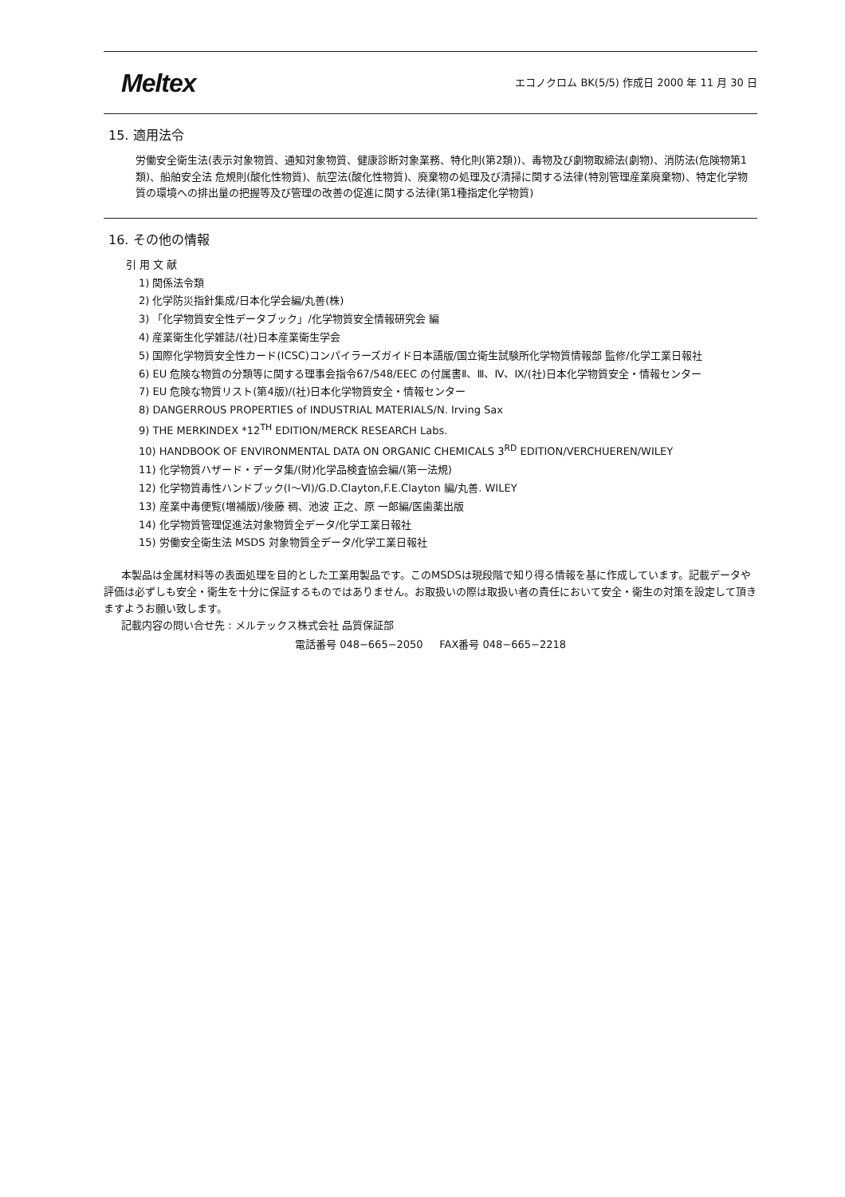Meltex エコノクロム BK(5/5) 作成日 2000 年 11 月 30 日
15. 適用法令
労働安全衛生法(表示対象物質、通知対象物質、健康診断対象業務、特化則(第2類))、毒物及び劇物取締法(劇物)、消防法(危険物第1類)、船舶安全法 危規則(酸化性物質)、航空法(酸化性物質)、廃棄物の処理及び清掃に関する法律(特別管理産業廃棄物)、特定化学物質の環境への排出量の把握等及び管理の改善の促進に関する法律(第1種指定化学物質)
16. その他の情報
引 用 文 献
1) 関係法令類
2) 化学防災指針集成/日本化学会編/丸善(株)
3) 「化学物質安全性データブック」/化学物質安全情報研究会 編
4) 産業衛生化学雑誌/(社)日本産業衛生学会
5) 国際化学物質安全性カード(ICSC)コンパイラーズガイド日本語版/国立衛生試験所化学物質情報部 監修/化学工業日報社
6) EU 危険な物質の分類等に関する理事会指令67/548/EEC の付属書Ⅱ、Ⅲ、Ⅳ、Ⅸ/(社)日本化学物質安全・情報センター
7) EU 危険な物質リスト(第4版)/(社)日本化学物質安全・情報センター
8) DANGERROUS PROPERTIES of INDUSTRIAL MATERIALS/N. Irving Sax
9) THE MERKINDEX *12<sup>TH</sup> EDITION/MERCK RESEARCH Labs.
10) HANDBOOK OF ENVIRONMENTAL DATA ON ORGANIC CHEMICALS 3<sup>RD</sup> EDITION/VERCHUEREN/WILEY
11) 化学物質ハザード・データ集/(財)化学品検査協会編/(第一法規)
12) 化学物質毒性ハンドブック(Ⅰ～Ⅵ)/G.D.Clayton,F.E.Clayton 編/丸善. WILEY
13) 産業中毒便覧(増補版)/後藤 稠、池波 正之、原 一郎編/医歯薬出版
14) 化学物質管理促進法対象物質全データ/化学工業日報社
15) 労働安全衛生法 MSDS 対象物質全データ/化学工業日報社
本製品は金属材料等の表面処理を目的とした工業用製品です。このMSDSは現段階で知り得る情報を基に作成しています。記載データや評価は必ずしも安全・衛生を十分に保証するものではありません。お取扱いの際は取扱い者の責任において安全・衛生の対策を設定して頂きますようお願い致します。
記載内容の問い合せ先 : メルテックス株式会社 品質保証部
電話番号 048−665−2050 FAX番号 048−665−2218